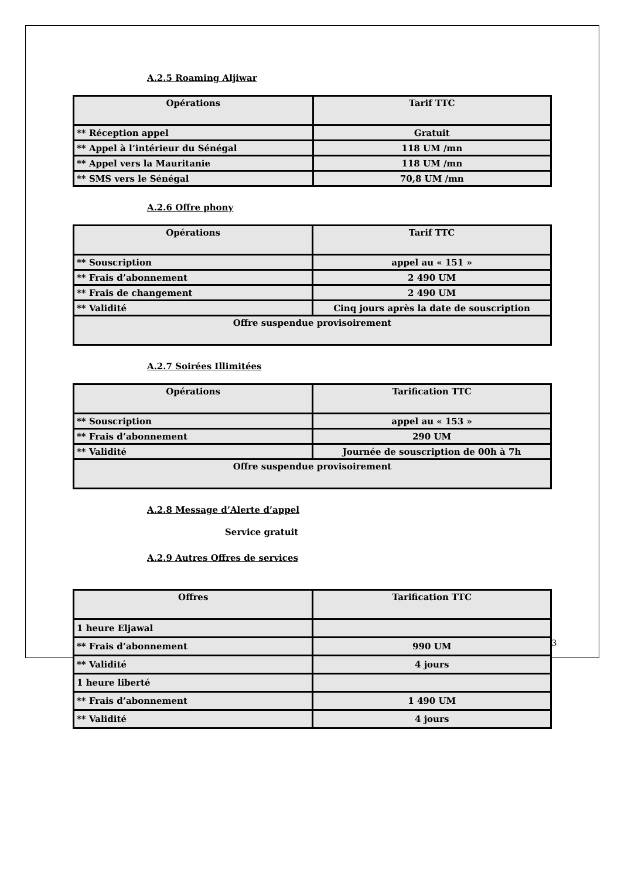A.2.5 Roaming Aljiwar
| Opérations | Tarif TTC |
| --- | --- |
| ** Réception appel | Gratuit |
| ** Appel à l’intérieur du Sénégal | 118 UM /mn |
| ** Appel vers la Mauritanie | 118 UM /mn |
| ** SMS vers le Sénégal | 70,8 UM /mn |
A.2.6 Offre phony
| Opérations | Tarif TTC |
| --- | --- |
| ** Souscription | appel au « 151 » |
| ** Frais d’abonnement | 2 490 UM |
| ** Frais de changement | 2 490 UM |
| ** Validité | Cinq jours après la date de souscription |
| Offre suspendue provisoirement | |
A.2.7 Soirées Illimitées
| Opérations | Tarification TTC |
| --- | --- |
| ** Souscription | appel au « 153 » |
| ** Frais d’abonnement | 290 UM |
| ** Validité | Journée de souscription de 00h à 7h |
| Offre suspendue provisoirement | |
A.2.8 Message d’Alerte d’appel
Service gratuit
A.2.9 Autres Offres de services
| Offres | Tarification TTC |
| --- | --- |
| 1 heure Eljawal | |
| ** Frais d’abonnement | 990 UM |
| ** Validité | 4 jours |
| 1 heure liberté | |
| ** Frais d’abonnement | 1 490 UM |
| ** Validité | 4 jours |
3